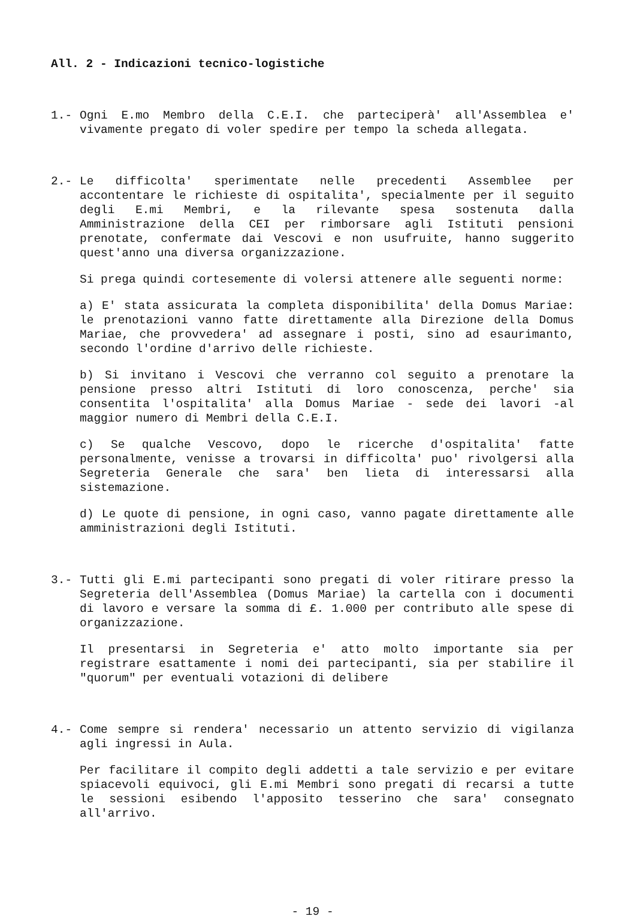All. 2 - Indicazioni tecnico-logistiche
1.- Ogni E.mo Membro della C.E.I. che parteciperà' all'Assemblea e' vivamente pregato di voler spedire per tempo la scheda allegata.
2.- Le difficolta' sperimentate nelle precedenti Assemblee per accontentare le richieste di ospitalita', specialmente per il seguito degli E.mi Membri, e la rilevante spesa sostenuta dalla Amministrazione della CEI per rimborsare agli Istituti pensioni prenotate, confermate dai Vescovi e non usufruite, hanno suggerito quest'anno una diversa organizzazione.
Si prega quindi cortesemente di volersi attenere alle seguenti norme:
a) E' stata assicurata la completa disponibilita' della Domus Mariae: le prenotazioni vanno fatte direttamente alla Direzione della Domus Mariae, che provvedera' ad assegnare i posti, sino ad esaurimanto, secondo l'ordine d'arrivo delle richieste.
b) Si invitano i Vescovi che verranno col seguito a prenotare la pensione presso altri Istituti di loro conoscenza, perche' sia consentita l'ospitalita' alla Domus Mariae - sede dei lavori -al maggior numero di Membri della C.E.I.
c) Se qualche Vescovo, dopo le ricerche d'ospitalita' fatte personalmente, venisse a trovarsi in difficolta' puo' rivolgersi alla Segreteria Generale che sara' ben lieta di interessarsi alla sistemazione.
d) Le quote di pensione, in ogni caso, vanno pagate direttamente alle amministrazioni degli Istituti.
3.- Tutti gli E.mi partecipanti sono pregati di voler ritirare presso la Segreteria dell'Assemblea (Domus Mariae) la cartella con i documenti di lavoro e versare la somma di £. 1.000 per contributo alle spese di organizzazione.
Il presentarsi in Segreteria e' atto molto importante sia per registrare esattamente i nomi dei partecipanti, sia per stabilire il "quorum" per eventuali votazioni di delibere
4.- Come sempre si rendera' necessario un attento servizio di vigilanza agli ingressi in Aula.
Per facilitare il compito degli addetti a tale servizio e per evitare spiacevoli equivoci, gli E.mi Membri sono pregati di recarsi a tutte le sessioni esibendo l'apposito tesserino che sara' consegnato all'arrivo.
- 19 -